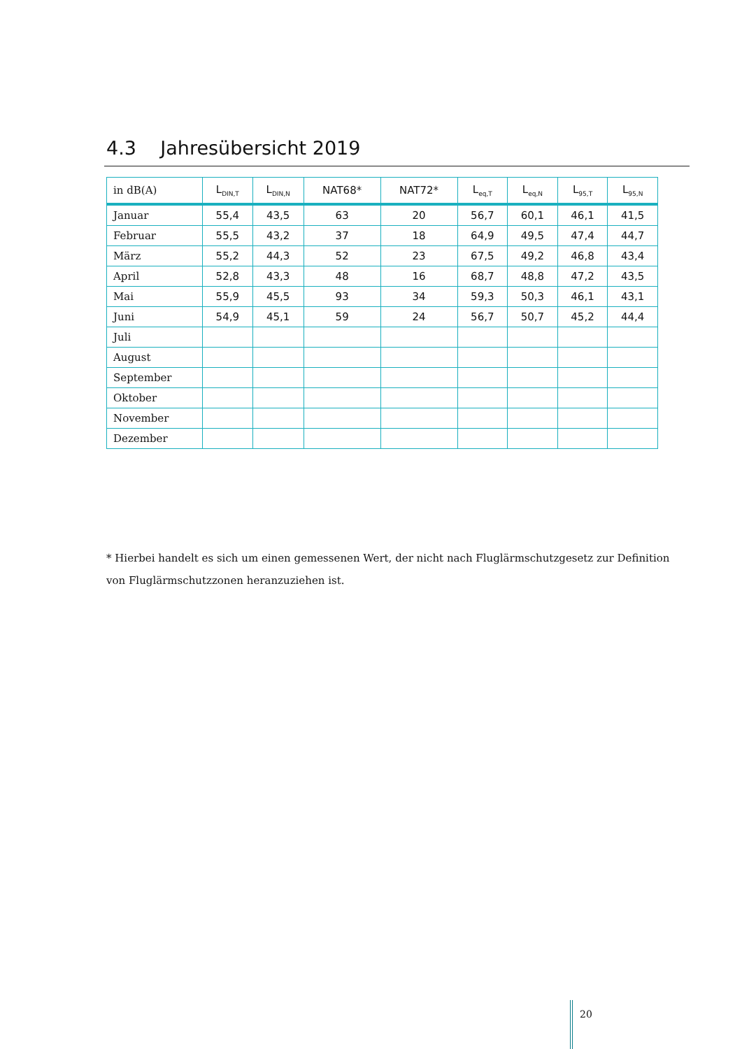4.3 Jahresübersicht 2019
| in dB(A) | L<sub>DIN,T</sub> | L<sub>DIN,N</sub> | NAT68* | NAT72* | L<sub>eq,T</sub> | L<sub>eq,N</sub> | L<sub>95,T</sub> | L<sub>95,N</sub> |
| --- | --- | --- | --- | --- | --- | --- | --- | --- |
| Januar | 55,4 | 43,5 | 63 | 20 | 56,7 | 60,1 | 46,1 | 41,5 |
| Februar | 55,5 | 43,2 | 37 | 18 | 64,9 | 49,5 | 47,4 | 44,7 |
| März | 55,2 | 44,3 | 52 | 23 | 67,5 | 49,2 | 46,8 | 43,4 |
| April | 52,8 | 43,3 | 48 | 16 | 68,7 | 48,8 | 47,2 | 43,5 |
| Mai | 55,9 | 45,5 | 93 | 34 | 59,3 | 50,3 | 46,1 | 43,1 |
| Juni | 54,9 | 45,1 | 59 | 24 | 56,7 | 50,7 | 45,2 | 44,4 |
| Juli | | | | | | | | |
| August | | | | | | | | |
| September | | | | | | | | |
| Oktober | | | | | | | | |
| November | | | | | | | | |
| Dezember | | | | | | | | |
* Hierbei handelt es sich um einen gemessenen Wert, der nicht nach Fluglärmschutzgesetz zur Definition von Fluglärmschutzzonen heranzuziehen ist.
20